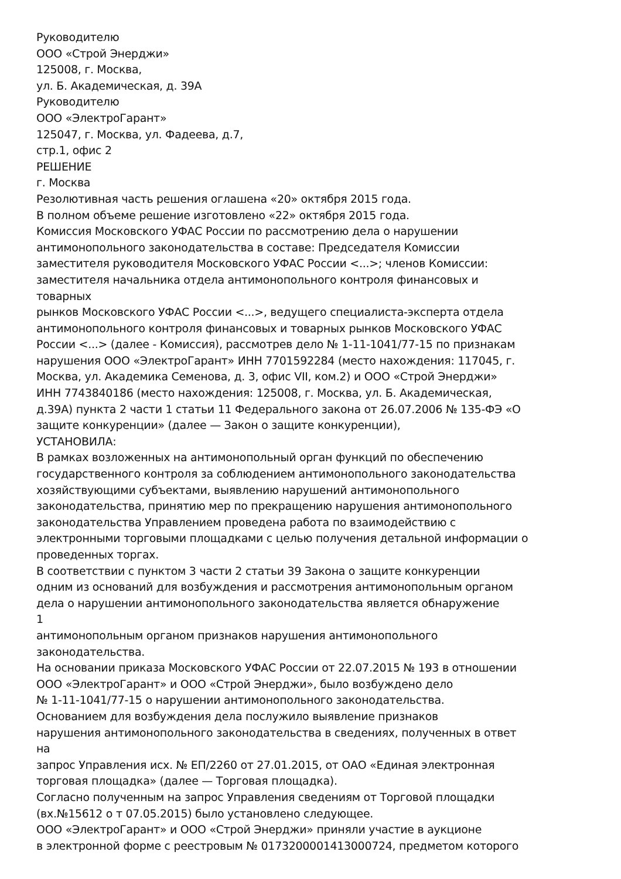Руководителю
ООО «Строй Энерджи»
125008, г. Москва,
ул. Б. Академическая, д. 39А
Руководителю
ООО «ЭлектроГарант»
125047, г. Москва, ул. Фадеева, д.7,
стр.1, офис 2
РЕШЕНИЕ
г. Москва
Резолютивная часть решения оглашена «20» октября 2015 года.
В полном объеме решение изготовлено «22» октября 2015 года.
Комиссия Московского УФАС России по рассмотрению дела о нарушении
антимонопольного законодательства в составе: Председателя Комиссии
заместителя руководителя Московского УФАС России <...>; членов Комиссии:
заместителя начальника отдела антимонопольного контроля финансовых и
товарных
рынков Московского УФАС России <...>, ведущего специалиста-эксперта отдела
антимонопольного контроля финансовых и товарных рынков Московского УФАС
России <...> (далее - Комиссия), рассмотрев дело № 1-11-1041/77-15 по признакам
нарушения ООО «ЭлектроГарант» ИНН 7701592284 (место нахождения: 117045, г.
Москва, ул. Академика Семенова, д. 3, офис VII, ком.2) и ООО «Строй Энерджи»
ИНН 7743840186 (место нахождения: 125008, г. Москва, ул. Б. Академическая,
д.39А) пункта 2 части 1 статьи 11 Федерального закона от 26.07.2006 № 135-ФЭ «О
защите конкуренции» (далее — Закон о защите конкуренции),
УСТАНОВИЛА:
В рамках возложенных на антимонопольный орган функций по обеспечению
государственного контроля за соблюдением антимонопольного законодательства
хозяйствующими субъектами, выявлению нарушений антимонопольного
законодательства, принятию мер по прекращению нарушения антимонопольного
законодательства Управлением проведена работа по взаимодействию с
электронными торговыми площадками с целью получения детальной информации о
проведенных торгах.
В соответствии с пунктом 3 части 2 статьи 39 Закона о защите конкуренции
одним из оснований для возбуждения и рассмотрения антимонопольным органом
дела о нарушении антимонопольного законодательства является обнаружение
1
антимонопольным органом признаков нарушения антимонопольного
законодательства.
На основании приказа Московского УФАС России от 22.07.2015 № 193 в отношении
ООО «ЭлектроГарант» и ООО «Строй Энерджи», было возбуждено дело
№ 1-11-1041/77-15 о нарушении антимонопольного законодательства.
Основанием для возбуждения дела послужило выявление признаков
нарушения антимонопольного законодательства в сведениях, полученных в ответ
на
запрос Управления исх. № ЕП/2260 от 27.01.2015, от ОАО «Единая электронная
торговая площадка» (далее — Торговая площадка).
Согласно полученным на запрос Управления сведениям от Торговой площадки
(вх.№15612 о т 07.05.2015) было установлено следующее.
ООО «ЭлектроГарант» и ООО «Строй Энерджи» приняли участие в аукционе
в электронной форме с реестровым № 0173200001413000724, предметом которого